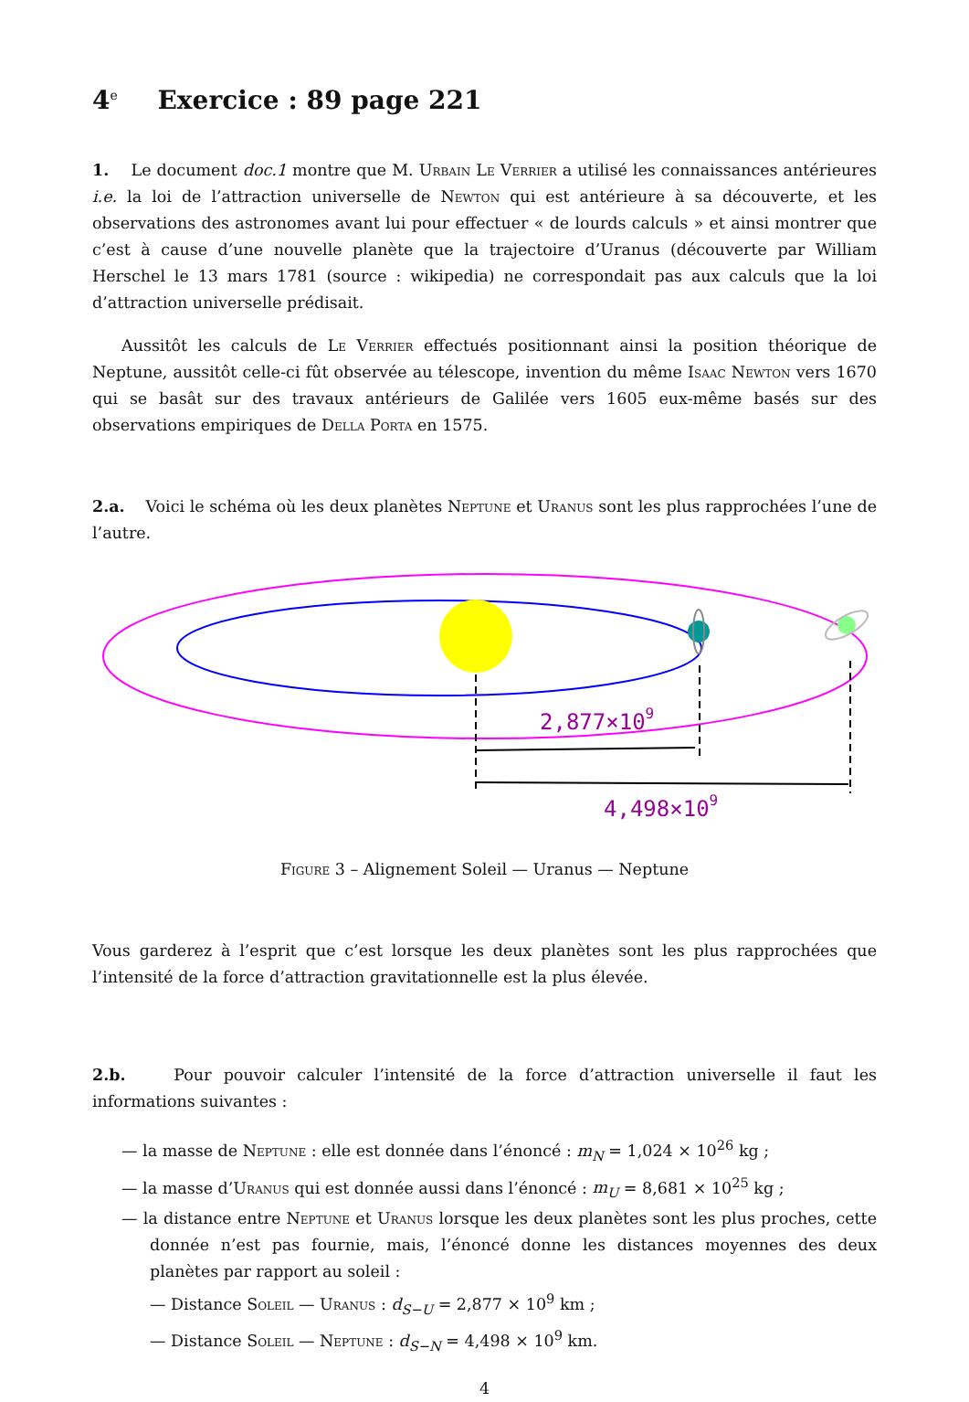4<sup>e</sup> Exercice : 89 page 221
1. Le document doc.1 montre que M. Urbain Le Verrier a utilisé les connaissances antérieures i.e. la loi de l’attraction universelle de Newton qui est antérieure à sa découverte, et les observations des astronomes avant lui pour effectuer « de lourds calculs » et ainsi montrer que c’est à cause d’une nouvelle planète que la trajectoire d’Uranus (découverte par William Herschel le 13 mars 1781 (source : wikipedia) ne correspondait pas aux calculs que la loi d’attraction universelle prédisait.
Aussitôt les calculs de Le Verrier effectués positionnant ainsi la position théorique de Neptune, aussitôt celle-ci fût observée au télescope, invention du même Isaac Newton vers 1670 qui se basât sur des travaux antérieurs de Galilée vers 1605 eux-même basés sur des observations empiriques de Della Porta en 1575.
2.a. Voici le schéma où les deux planètes Neptune et Uranus sont les plus rapprochées l’une de l’autre.
2,877×109
4,498×109
Figure 3 – Alignement Soleil — Uranus — Neptune
Vous garderez à l’esprit que c’est lorsque les deux planètes sont les plus rapprochées que l’intensité de la force d’attraction gravitationnelle est la plus élevée.
2.b. Pour pouvoir calculer l’intensité de la force d’attraction universelle il faut les informations suivantes :
— la masse de Neptune : elle est donnée dans l’énoncé : m<sub>N</sub> = 1,024 × 10<sup>26</sup> kg ;
— la masse d’Uranus qui est donnée aussi dans l’énoncé : m<sub>U</sub> = 8,681 × 10<sup>25</sup> kg ;
— la distance entre Neptune et Uranus lorsque les deux planètes sont les plus proches, cette donnée n’est pas fournie, mais, l’énoncé donne les distances moyennes des deux planètes par rapport au soleil :
— Distance Soleil — Uranus : d<sub>S−U</sub> = 2,877 × 10<sup>9</sup> km ;
— Distance Soleil — Neptune : d<sub>S−N</sub> = 4,498 × 10<sup>9</sup> km.
4